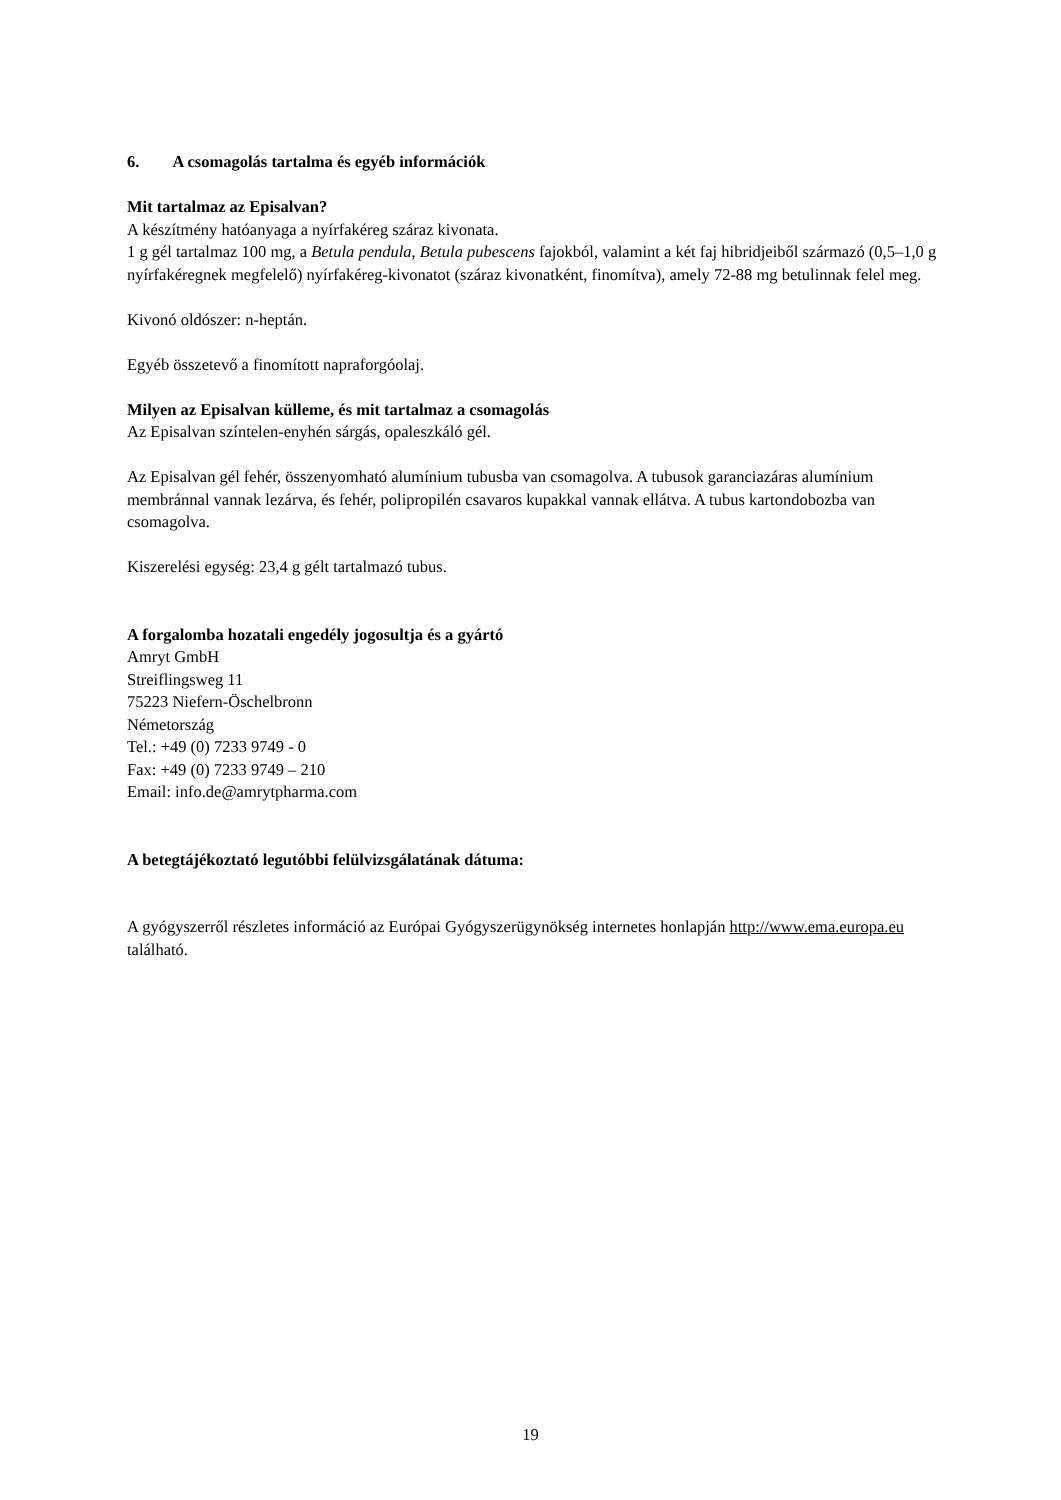6. A csomagolás tartalma és egyéb információk
Mit tartalmaz az Episalvan?
A készítmény hatóanyaga a nyírfakéreg száraz kivonata.
1 g gél tartalmaz 100 mg, a Betula pendula, Betula pubescens fajokból, valamint a két faj hibridjeiből származó (0,5–1,0 g nyírfakéregnek megfelelő) nyírfakéreg-kivonatot (száraz kivonatként, finomítva), amely 72-88 mg betulinnak felel meg.
Kivonó oldószer: n-heptán.
Egyéb összetevő a finomított napraforgóolaj.
Milyen az Episalvan külleme, és mit tartalmaz a csomagolás
Az Episalvan színtelen-enyhén sárgás, opaleszkáló gél.
Az Episalvan gél fehér, összenyomható alumínium tubusba van csomagolva. A tubusok garanciazáras alumínium membránnal vannak lezárva, és fehér, polipropilén csavaros kupakkal vannak ellátva. A tubus kartondobozba van csomagolva.
Kiszerelési egység: 23,4 g gélt tartalmazó tubus.
A forgalomba hozatali engedély jogosultja és a gyártó
Amryt GmbH
Streiflingsweg 11
75223 Niefern-Öschelbronn
Németország
Tel.: +49 (0) 7233 9749 - 0
Fax: +49 (0) 7233 9749 – 210
Email: info.de@amrytpharma.com
A betegtájékoztató legutóbbi felülvizsgálatának dátuma:
A gyógyszerről részletes információ az Európai Gyógyszerügynökség internetes honlapján http://www.ema.europa.eu található.
19